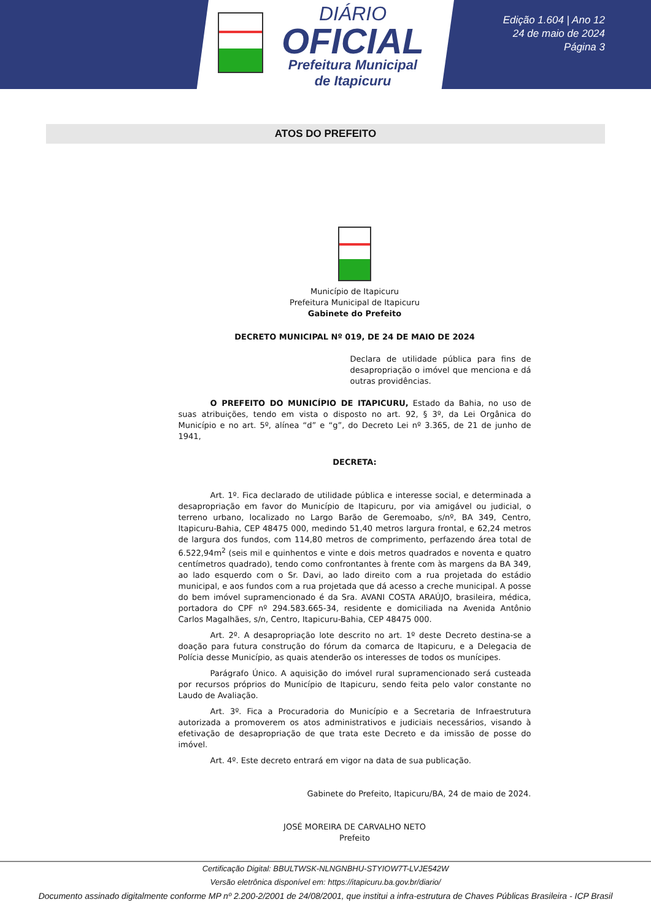DIÁRIO
OFICIAL
Prefeitura Municipal
de Itapicuru
Edição 1.604 | Ano 12
24 de maio de 2024
Página 3
ATOS DO PREFEITO
Município de Itapicuru
Prefeitura Municipal de Itapicuru
Gabinete do Prefeito
DECRETO MUNICIPAL Nº 019, DE 24 DE MAIO DE 2024
Declara de utilidade pública para fins de desapropriação o imóvel que menciona e dá outras providências.
O PREFEITO DO MUNICÍPIO DE ITAPICURU, Estado da Bahia, no uso de suas atribuições, tendo em vista o disposto no art. 92, § 3º, da Lei Orgânica do Município e no art. 5º, alínea “d” e “g”, do Decreto Lei nº 3.365, de 21 de junho de 1941,
DECRETA:
Art. 1º. Fica declarado de utilidade pública e interesse social, e determinada a desapropriação em favor do Município de Itapicuru, por via amigável ou judicial, o terreno urbano, localizado no Largo Barão de Geremoabo, s/nº, BA 349, Centro, Itapicuru-Bahia, CEP 48475 000, medindo 51,40 metros largura frontal, e 62,24 metros de largura dos fundos, com 114,80 metros de comprimento, perfazendo área total de 6.522,94m<sup>2</sup> (seis mil e quinhentos e vinte e dois metros quadrados e noventa e quatro centímetros quadrado), tendo como confrontantes à frente com às margens da BA 349, ao lado esquerdo com o Sr. Davi, ao lado direito com a rua projetada do estádio municipal, e aos fundos com a rua projetada que dá acesso a creche municipal. A posse do bem imóvel supramencionado é da Sra. AVANI COSTA ARAÚJO, brasileira, médica, portadora do CPF nº 294.583.665-34, residente e domiciliada na Avenida Antônio Carlos Magalhães, s/n, Centro, Itapicuru-Bahia, CEP 48475 000.
Art. 2º. A desapropriação lote descrito no art. 1º deste Decreto destina-se a doação para futura construção do fórum da comarca de Itapicuru, e a Delegacia de Polícia desse Município, as quais atenderão os interesses de todos os munícipes.
Parágrafo Único. A aquisição do imóvel rural supramencionado será custeada por recursos próprios do Município de Itapicuru, sendo feita pelo valor constante no Laudo de Avaliação.
Art. 3º. Fica a Procuradoria do Município e a Secretaria de Infraestrutura autorizada a promoverem os atos administrativos e judiciais necessários, visando à efetivação de desapropriação de que trata este Decreto e da imissão de posse do imóvel.
Art. 4º. Este decreto entrará em vigor na data de sua publicação.
Gabinete do Prefeito, Itapicuru/BA, 24 de maio de 2024.
JOSÉ MOREIRA DE CARVALHO NETO
Prefeito
Certificação Digital: BBULTWSK-NLNGNBHU-STYIOW7T-LVJE542W
Versão eletrônica disponível em: https://itapicuru.ba.gov.br/diario/
Documento assinado digitalmente conforme MP nº 2.200-2/2001 de 24/08/2001, que institui a infra-estrutura de Chaves Públicas Brasileira - ICP Brasil